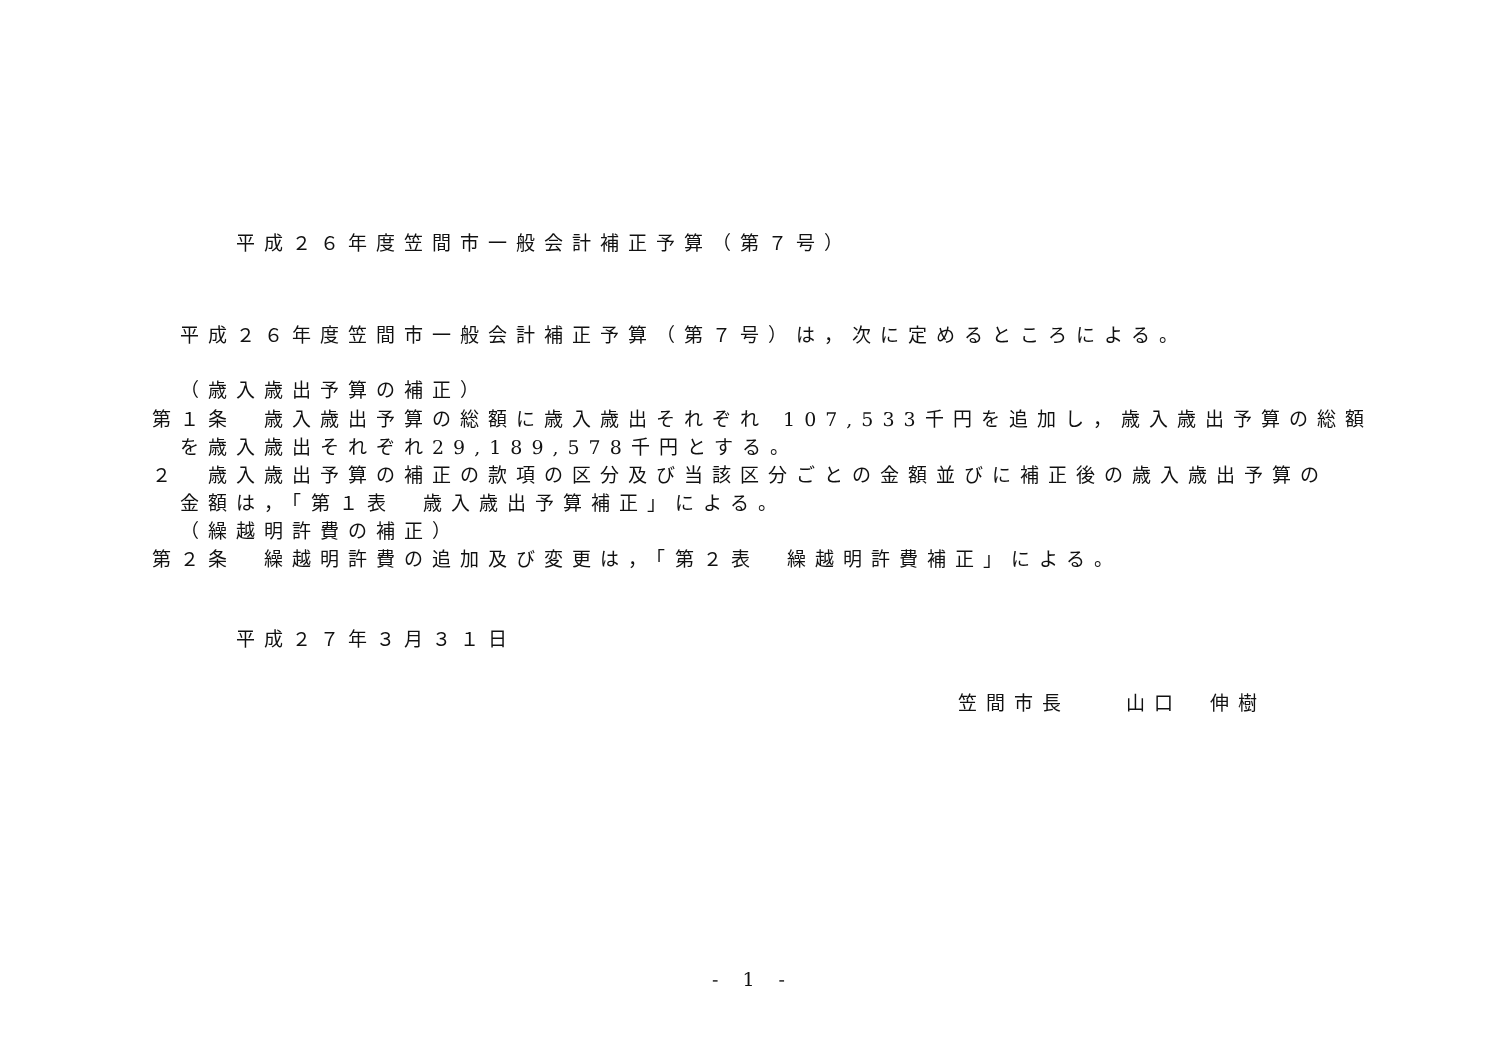平成２６年度笠間市一般会計補正予算（第７号）
平成２６年度笠間市一般会計補正予算（第７号）は，次に定めるところによる。
（歳入歳出予算の補正）
第１条　歳入歳出予算の総額に歳入歳出それぞれ 107,533千円を追加し，歳入歳出予算の総額
を歳入歳出それぞれ29,189,578千円とする。
２　歳入歳出予算の補正の款項の区分及び当該区分ごとの金額並びに補正後の歳入歳出予算の
金額は，「第１表　歳入歳出予算補正」による。
（繰越明許費の補正）
第２条　繰越明許費の追加及び変更は，「第２表　繰越明許費補正」による。
平成２７年３月３１日
笠間市長　　山口　伸樹
- 1 -